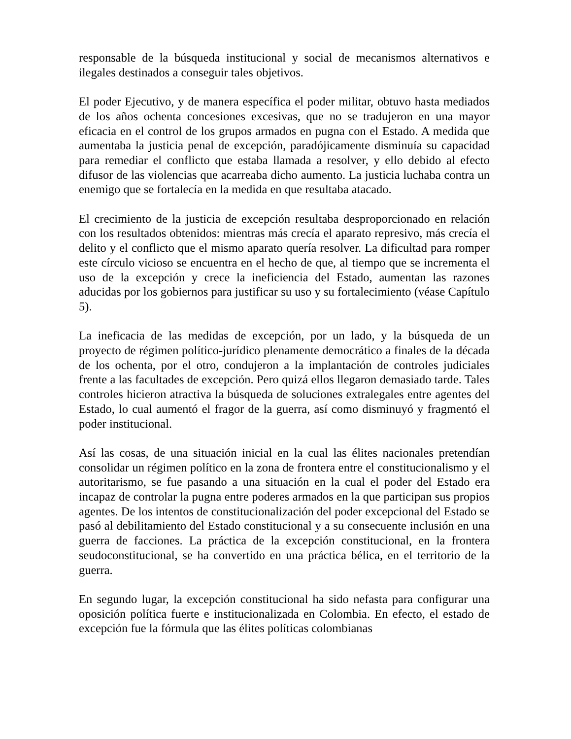responsable de la búsqueda institucional y social de mecanismos alternativos e ilegales destinados a conseguir tales objetivos.
El poder Ejecutivo, y de manera específica el poder militar, obtuvo hasta mediados de los años ochenta concesiones excesivas, que no se tradujeron en una mayor eficacia en el control de los grupos armados en pugna con el Estado. A medida que aumentaba la justicia penal de excepción, paradójicamente disminuía su capacidad para remediar el conflicto que estaba llamada a resolver, y ello debido al efecto difusor de las violencias que acarreaba dicho aumento. La justicia luchaba contra un enemigo que se fortalecía en la medida en que resultaba atacado.
El crecimiento de la justicia de excepción resultaba desproporcionado en relación con los resultados obtenidos: mientras más crecía el aparato represivo, más crecía el delito y el conflicto que el mismo aparato quería resolver. La dificultad para romper este círculo vicioso se encuentra en el hecho de que, al tiempo que se incrementa el uso de la excepción y crece la ineficiencia del Estado, aumentan las razones aducidas por los gobiernos para justificar su uso y su fortalecimiento (véase Capítulo 5).
La ineficacia de las medidas de excepción, por un lado, y la búsqueda de un proyecto de régimen político-jurídico plenamente democrático a finales de la década de los ochenta, por el otro, condujeron a la implantación de controles judiciales frente a las facultades de excepción. Pero quizá ellos llegaron demasiado tarde. Tales controles hicieron atractiva la búsqueda de soluciones extralegales entre agentes del Estado, lo cual aumentó el fragor de la guerra, así como disminuyó y fragmentó el poder institucional.
Así las cosas, de una situación inicial en la cual las élites nacionales pretendían consolidar un régimen político en la zona de frontera entre el constitucionalismo y el autoritarismo, se fue pasando a una situación en la cual el poder del Estado era incapaz de controlar la pugna entre poderes armados en la que participan sus propios agentes. De los intentos de constitucionalización del poder excepcional del Estado se pasó al debilitamiento del Estado constitucional y a su consecuente inclusión en una guerra de facciones. La práctica de la excepción constitucional, en la frontera seudoconstitucional, se ha convertido en una práctica bélica, en el territorio de la guerra.
En segundo lugar, la excepción constitucional ha sido nefasta para configurar una oposición política fuerte e institucionalizada en Colombia. En efecto, el estado de excepción fue la fórmula que las élites políticas colombianas